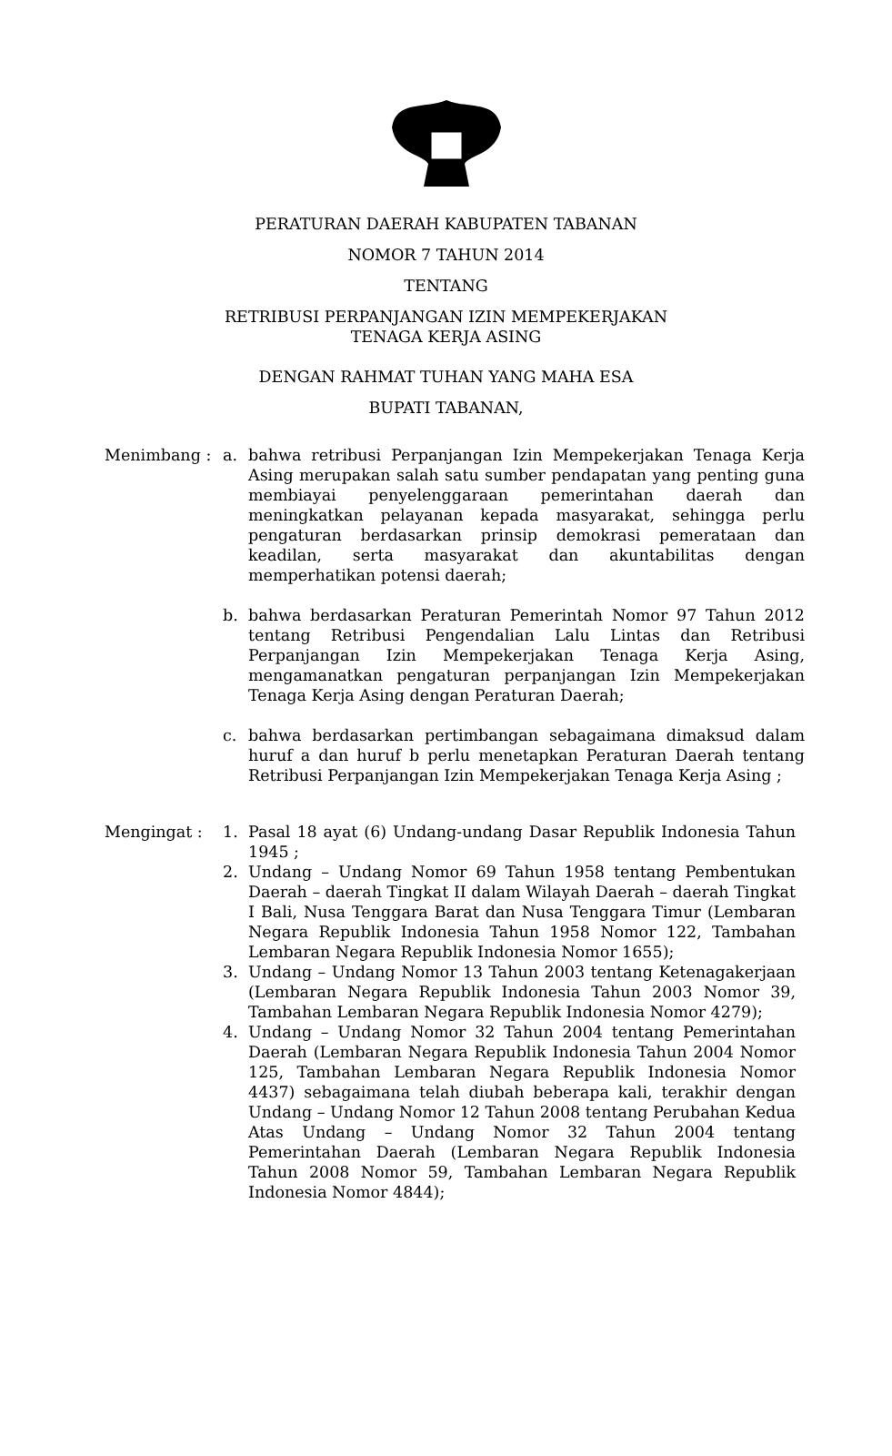PERATURAN DAERAH KABUPATEN TABANAN
NOMOR 7 TAHUN 2014
TENTANG
RETRIBUSI PERPANJANGAN IZIN MEMPEKERJAKAN
TENAGA KERJA ASING
DENGAN RAHMAT TUHAN YANG MAHA ESA
BUPATI TABANAN,
Menimbang : a. bahwa retribusi Perpanjangan Izin Mempekerjakan Tenaga Kerja Asing merupakan salah satu sumber pendapatan yang penting guna membiayai penyelenggaraan pemerintahan daerah dan meningkatkan pelayanan kepada masyarakat, sehingga perlu pengaturan berdasarkan prinsip demokrasi pemerataan dan keadilan, serta masyarakat dan akuntabilitas dengan memperhatikan potensi daerah;
b. bahwa berdasarkan Peraturan Pemerintah Nomor 97 Tahun 2012 tentang Retribusi Pengendalian Lalu Lintas dan Retribusi Perpanjangan Izin Mempekerjakan Tenaga Kerja Asing, mengamanatkan pengaturan perpanjangan Izin Mempekerjakan Tenaga Kerja Asing dengan Peraturan Daerah;
c. bahwa berdasarkan pertimbangan sebagaimana dimaksud dalam huruf a dan huruf b perlu menetapkan Peraturan Daerah tentang Retribusi Perpanjangan Izin Mempekerjakan Tenaga Kerja Asing ;
Mengingat : 1. Pasal 18 ayat (6) Undang-undang Dasar Republik Indonesia Tahun 1945 ;
2. Undang – Undang Nomor 69 Tahun 1958 tentang Pembentukan Daerah – daerah Tingkat II dalam Wilayah Daerah – daerah Tingkat I Bali, Nusa Tenggara Barat dan Nusa Tenggara Timur (Lembaran Negara Republik Indonesia Tahun 1958 Nomor 122, Tambahan Lembaran Negara Republik Indonesia Nomor 1655);
3. Undang – Undang Nomor 13 Tahun 2003 tentang Ketenagakerjaan (Lembaran Negara Republik Indonesia Tahun 2003 Nomor 39, Tambahan Lembaran Negara Republik Indonesia Nomor 4279);
4. Undang – Undang Nomor 32 Tahun 2004 tentang Pemerintahan Daerah (Lembaran Negara Republik Indonesia Tahun 2004 Nomor 125, Tambahan Lembaran Negara Republik Indonesia Nomor 4437) sebagaimana telah diubah beberapa kali, terakhir dengan Undang – Undang Nomor 12 Tahun 2008 tentang Perubahan Kedua Atas Undang – Undang Nomor 32 Tahun 2004 tentang Pemerintahan Daerah (Lembaran Negara Republik Indonesia Tahun 2008 Nomor 59, Tambahan Lembaran Negara Republik Indonesia Nomor 4844);